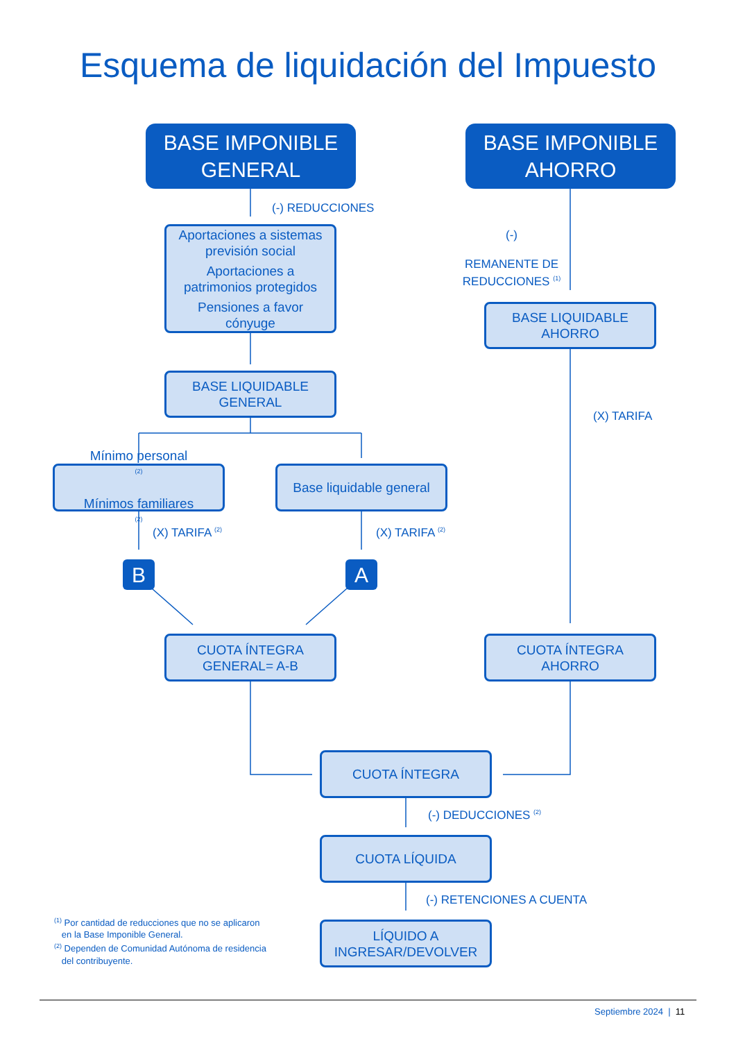Esquema de liquidación del Impuesto
BASE IMPONIBLE
GENERAL
BASE IMPONIBLE
AHORRO
(-) REDUCCIONES
Aportaciones a sistemas
previsión social
Aportaciones a
patrimonios protegidos
Pensiones a favor
cónyuge
(-)
REMANENTE DE
REDUCCIONES <sup>(1)</sup>
BASE LIQUIDABLE
AHORRO
BASE LIQUIDABLE
GENERAL
(X) TARIFA
Mínimo personal<sup>(2)</sup>
Mínimos familiares<sup>(2)</sup>
Base liquidable general
(X) TARIFA <sup>(2)</sup> (X) TARIFA <sup>(2)</sup>
B A
CUOTA ÍNTEGRA
GENERAL= A-B
CUOTA ÍNTEGRA
AHORRO
CUOTA ÍNTEGRA
(-) DEDUCCIONES <sup>(2)</sup>
CUOTA LÍQUIDA
(-) RETENCIONES A CUENTA
<sup>(1)</sup> Por cantidad de reducciones que no se aplicaron
en la Base Imponible General.
<sup>(2)</sup> Dependen de Comunidad Autónoma de residencia
del contribuyente.
LÍQUIDO A
INGRESAR/DEVOLVER
Septiembre 2024 | 11